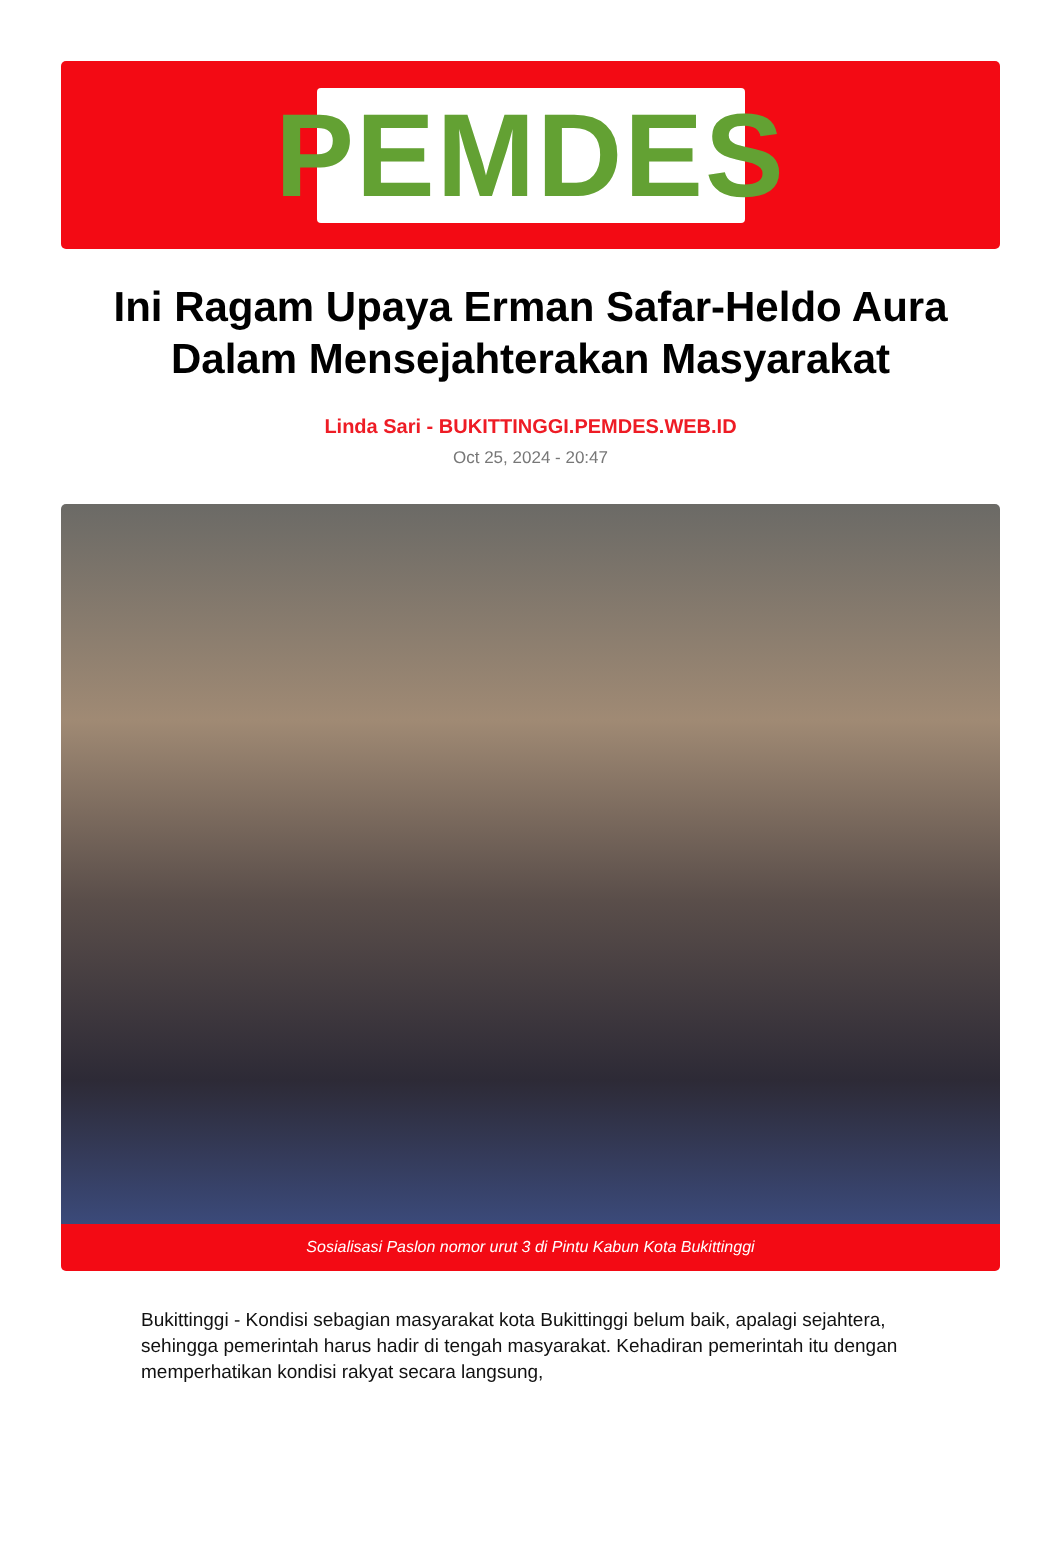PEMDES
Ini Ragam Upaya Erman Safar-Heldo Aura Dalam Mensejahterakan Masyarakat
Linda Sari - BUKITTINGGI.PEMDES.WEB.ID
Oct 25, 2024 - 20:47
Sosialisasi Paslon nomor urut 3 di Pintu Kabun Kota Bukittinggi
Bukittinggi - Kondisi sebagian masyarakat kota Bukittinggi belum baik, apalagi sejahtera, sehingga pemerintah harus hadir di tengah masyarakat. Kehadiran pemerintah itu dengan memperhatikan kondisi rakyat secara langsung,